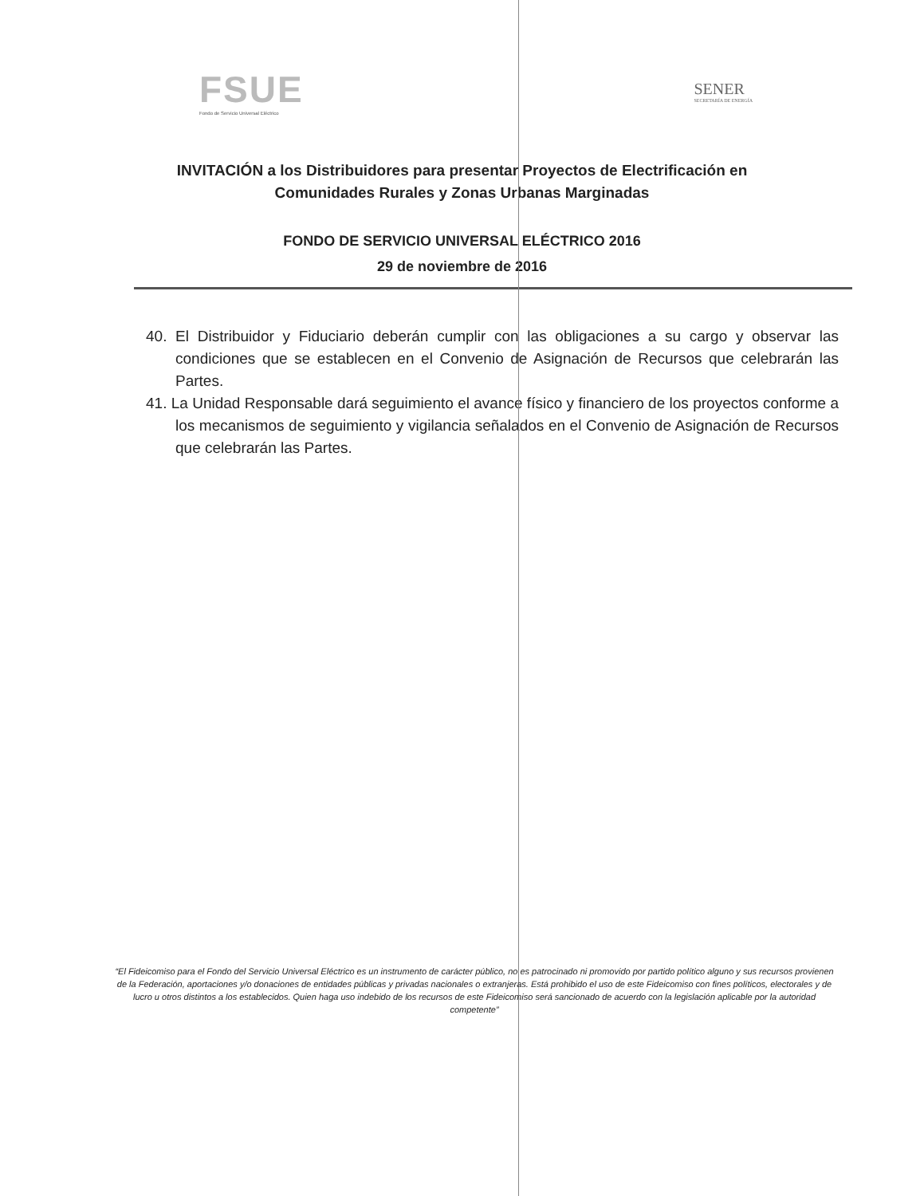FSUE
Fondo de Servicio Universal Eléctrico
SENER
SECRETARÍA DE ENERGÍA
INVITACIÓN a los Distribuidores para presentar Proyectos de Electrificación en
Comunidades Rurales y Zonas Urbanas Marginadas
FONDO DE SERVICIO UNIVERSAL ELÉCTRICO 2016
29 de noviembre de 2016
40. El Distribuidor y Fiduciario deberán cumplir con las obligaciones a su cargo y observar las condiciones que se establecen en el Convenio de Asignación de Recursos que celebrarán las Partes.
41. La Unidad Responsable dará seguimiento el avance físico y financiero de los proyectos conforme a los mecanismos de seguimiento y vigilancia señalados en el Convenio de Asignación de Recursos que celebrarán las Partes.
“El Fideicomiso para el Fondo del Servicio Universal Eléctrico es un instrumento de carácter público, no es patrocinado ni promovido por partido político alguno y sus recursos provienen de la Federación, aportaciones y/o donaciones de entidades públicas y privadas nacionales o extranjeras. Está prohibido el uso de este Fideicomiso con fines políticos, electorales y de lucro u otros distintos a los establecidos. Quien haga uso indebido de los recursos de este Fideicomiso será sancionado de acuerdo con la legislación aplicable por la autoridad competente”